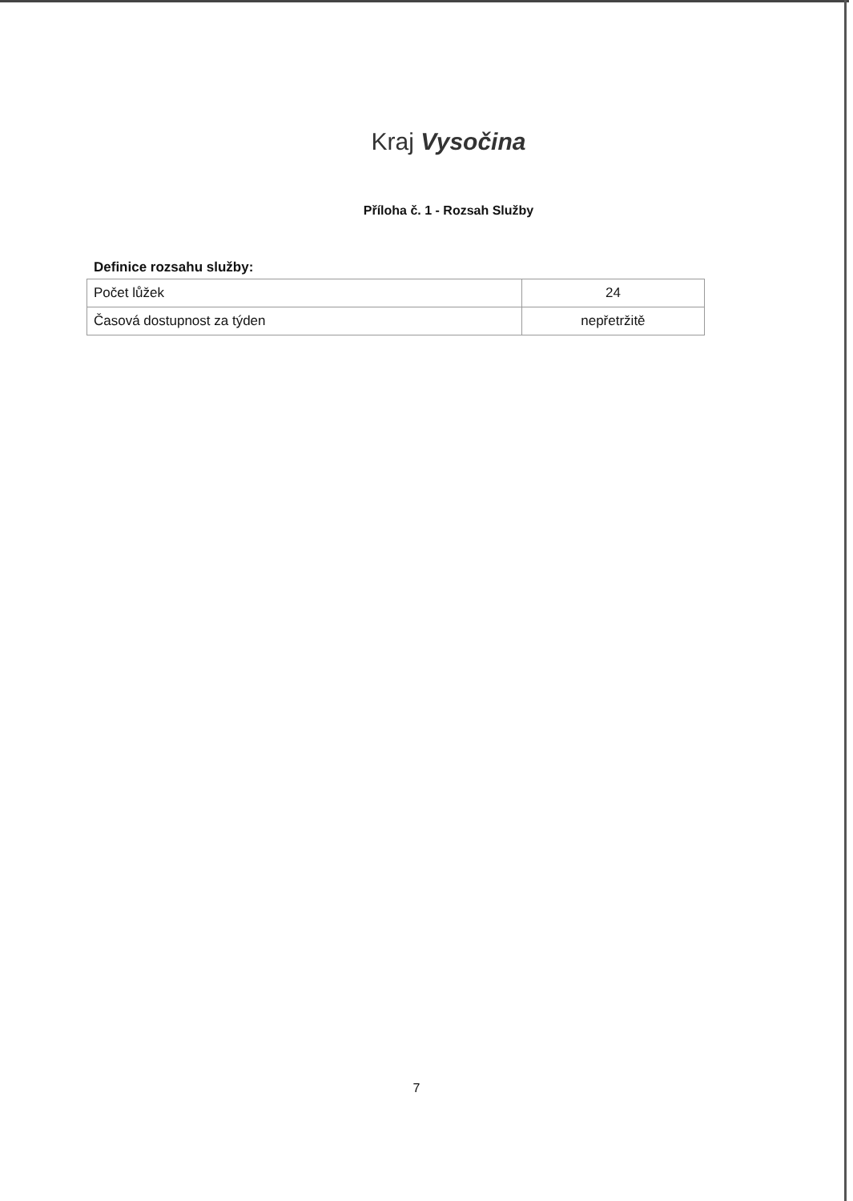Kraj Vysočina
Příloha č. 1 - Rozsah Služby
Definice rozsahu služby:
| Počet lůžek | 24 |
| Časová dostupnost za týden | nepřetržitě |
7